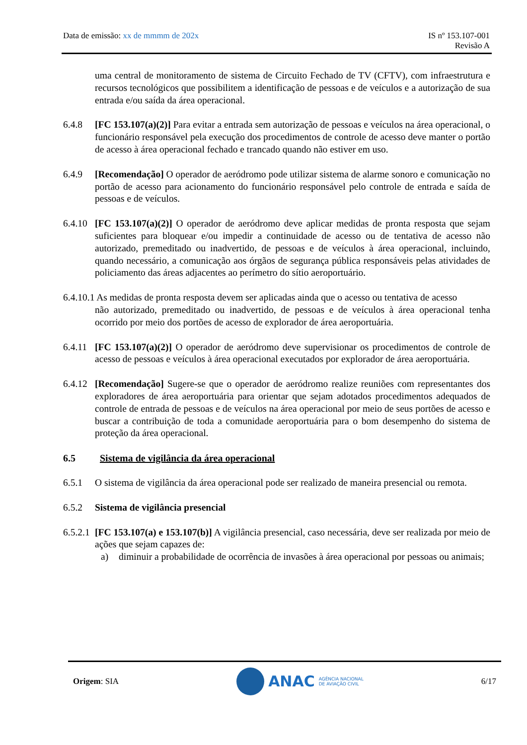Data de emissão: xx de mmmm de 202x
IS nº 153.107-001
Revisão A
uma central de monitoramento de sistema de Circuito Fechado de TV (CFTV), com infraestrutura e recursos tecnológicos que possibilitem a identificação de pessoas e de veículos e a autorização de sua entrada e/ou saída da área operacional.
6.4.8 [FC 153.107(a)(2)] Para evitar a entrada sem autorização de pessoas e veículos na área operacional, o funcionário responsável pela execução dos procedimentos de controle de acesso deve manter o portão de acesso à área operacional fechado e trancado quando não estiver em uso.
6.4.9 [Recomendação] O operador de aeródromo pode utilizar sistema de alarme sonoro e comunicação no portão de acesso para acionamento do funcionário responsável pelo controle de entrada e saída de pessoas e de veículos.
6.4.10
[FC 153.107(a)(2)] O operador de aeródromo deve aplicar medidas de pronta resposta que sejam suficientes para bloquear e/ou impedir a continuidade de acesso ou de tentativa de acesso não autorizado, premeditado ou inadvertido, de pessoas e de veículos à área operacional, incluindo, quando necessário, a comunicação aos órgãos de segurança pública responsáveis pelas atividades de policiamento das áreas adjacentes ao perímetro do sítio aeroportuário.
6.4.10.1 As medidas de pronta resposta devem ser aplicadas ainda que o acesso ou tentativa de acesso
não autorizado, premeditado ou inadvertido, de pessoas e de veículos à área operacional tenha ocorrido por meio dos portões de acesso de explorador de área aeroportuária.
6.4.11
[FC 153.107(a)(2)] O operador de aeródromo deve supervisionar os procedimentos de controle de acesso de pessoas e veículos à área operacional executados por explorador de área aeroportuária.
6.4.12
[Recomendação] Sugere-se que o operador de aeródromo realize reuniões com representantes dos exploradores de área aeroportuária para orientar que sejam adotados procedimentos adequados de controle de entrada de pessoas e de veículos na área operacional por meio de seus portões de acesso e buscar a contribuição de toda a comunidade aeroportuária para o bom desempenho do sistema de proteção da área operacional.
6.5 Sistema de vigilância da área operacional
6.5.1 O sistema de vigilância da área operacional pode ser realizado de maneira presencial ou remota.
6.5.2 Sistema de vigilância presencial
6.5.2.1
[FC 153.107(a) e 153.107(b)] A vigilância presencial, caso necessária, deve ser realizada por meio de ações que sejam capazes de:
a) diminuir a probabilidade de ocorrência de invasões à área operacional por pessoas ou animais;
Origem: SIA
ANAC AGÊNCIA NACIONAL
DE AVIAÇÃO CIVIL
6/17